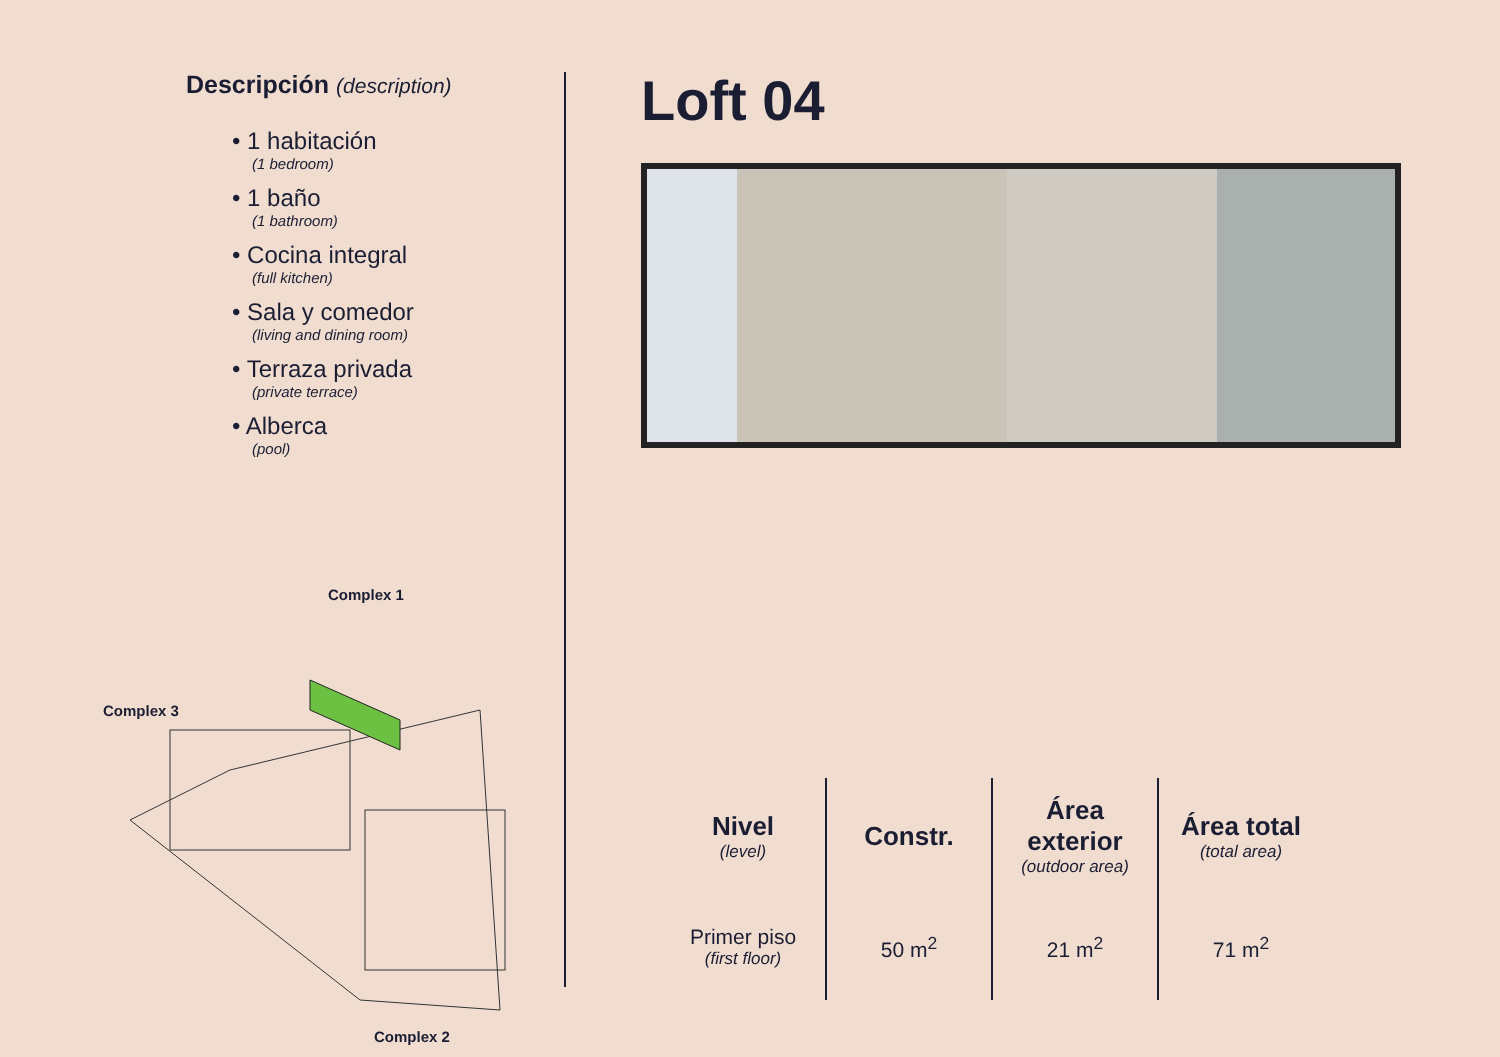Descripción (description)
• 1 habitación
(1 bedroom)
• 1 baño
(1 bathroom)
• Cocina integral
(full kitchen)
• Sala y comedor
(living and dining room)
• Terraza privada
(private terrace)
• Alberca
(pool)
Complex 1
Complex 3
Complex 2
Loft 04
| Nivel (level) | Constr. | Área exterior (outdoor area) | Área total (total area) |
| --- | --- | --- | --- |
| Primer piso (first floor) | 50 m<sup>2</sup> | 21 m<sup>2</sup> | 71 m<sup>2</sup> |